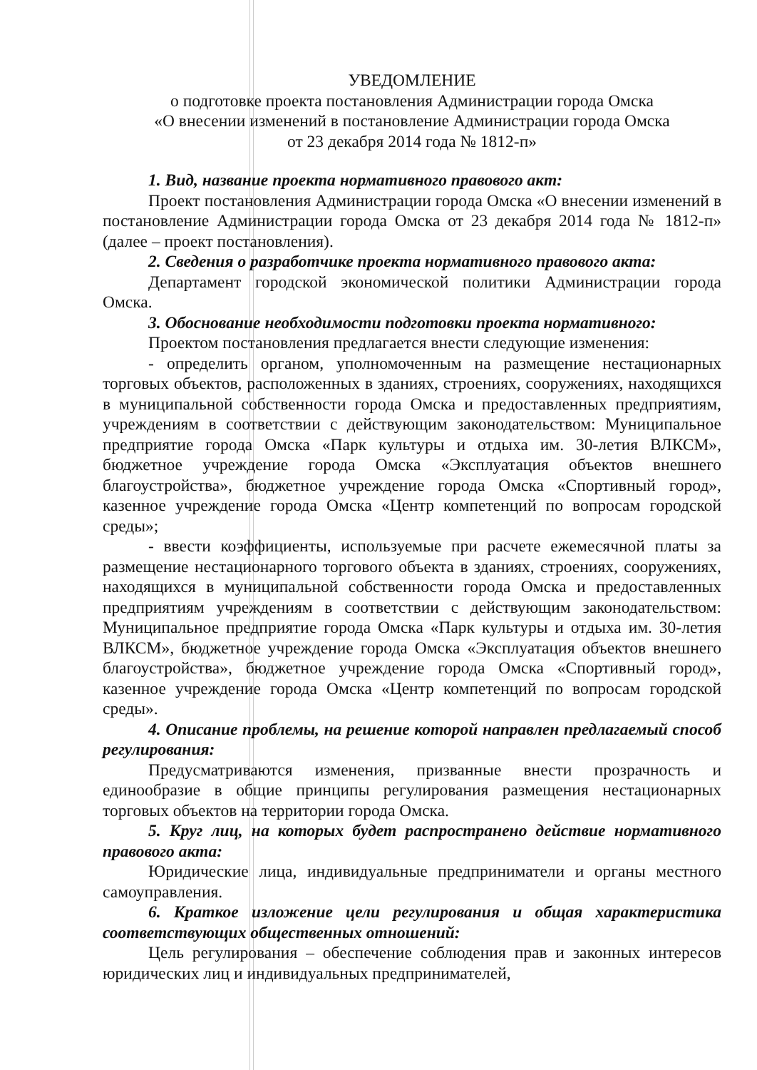УВЕДОМЛЕНИЕ
о подготовке проекта постановления Администрации города Омска
«О внесении изменений в постановление Администрации города Омска
от 23 декабря 2014 года № 1812-п»
1. Вид, название проекта нормативного правового акт:
Проект постановления Администрации города Омска «О внесении изменений в постановление Администрации города Омска от 23 декабря 2014 года № 1812-п» (далее – проект постановления).
2. Сведения о разработчике проекта нормативного правового акта:
Департамент городской экономической политики Администрации города Омска.
3. Обоснование необходимости подготовки проекта нормативного:
Проектом постановления предлагается внести следующие изменения:
- определить органом, уполномоченным на размещение нестационарных торговых объектов, расположенных в зданиях, строениях, сооружениях, находящихся в муниципальной собственности города Омска и предоставленных предприятиям, учреждениям в соответствии с действующим законодательством: Муниципальное предприятие города Омска «Парк культуры и отдыха им. 30-летия ВЛКСМ», бюджетное учреждение города Омска «Эксплуатация объектов внешнего благоустройства», бюджетное учреждение города Омска «Спортивный город», казенное учреждение города Омска «Центр компетенций по вопросам городской среды»;
- ввести коэффициенты, используемые при расчете ежемесячной платы за размещение нестационарного торгового объекта в зданиях, строениях, сооружениях, находящихся в муниципальной собственности города Омска и предоставленных предприятиям учреждениям в соответствии с действующим законодательством: Муниципальное предприятие города Омска «Парк культуры и отдыха им. 30-летия ВЛКСМ», бюджетное учреждение города Омска «Эксплуатация объектов внешнего благоустройства», бюджетное учреждение города Омска «Спортивный город», казенное учреждение города Омска «Центр компетенций по вопросам городской среды».
4. Описание проблемы, на решение которой направлен предлагаемый способ регулирования:
Предусматриваются изменения, призванные внести прозрачность и единообразие в общие принципы регулирования размещения нестационарных торговых объектов на территории города Омска.
5. Круг лиц, на которых будет распространено действие нормативного правового акта:
Юридические лица, индивидуальные предприниматели и органы местного самоуправления.
6. Краткое изложение цели регулирования и общая характеристика соответствующих общественных отношений:
Цель регулирования – обеспечение соблюдения прав и законных интересов юридических лиц и индивидуальных предпринимателей,